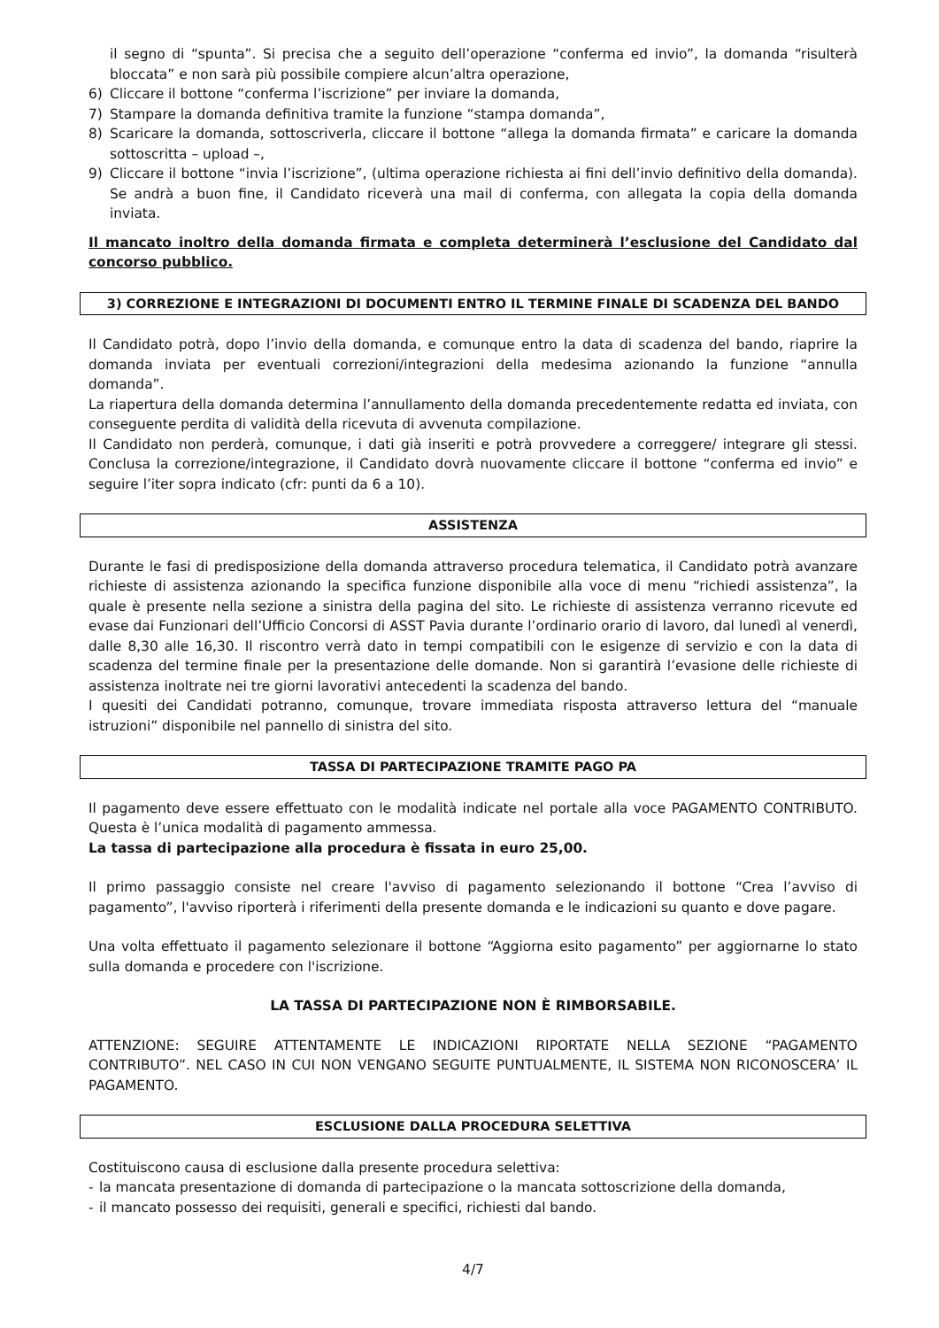il segno di “spunta”. Si precisa che a seguito dell’operazione “conferma ed invio”, la domanda “risulterà bloccata” e non sarà più possibile compiere alcun’altra operazione,
6) Cliccare il bottone “conferma l’iscrizione” per inviare la domanda,
7) Stampare la domanda definitiva tramite la funzione “stampa domanda”,
8) Scaricare la domanda, sottoscriverla, cliccare il bottone “allega la domanda firmata” e caricare la domanda sottoscritta – upload –,
9) Cliccare il bottone “invia l’iscrizione”, (ultima operazione richiesta ai fini dell’invio definitivo della domanda). Se andrà a buon fine, il Candidato riceverà una mail di conferma, con allegata la copia della domanda inviata.
Il mancato inoltro della domanda firmata e completa determinerà l’esclusione del Candidato dal concorso pubblico.
3) CORREZIONE E INTEGRAZIONI DI DOCUMENTI ENTRO IL TERMINE FINALE DI SCADENZA DEL BANDO
Il Candidato potrà, dopo l’invio della domanda, e comunque entro la data di scadenza del bando, riaprire la domanda inviata per eventuali correzioni/integrazioni della medesima azionando la funzione “annulla domanda”.
La riapertura della domanda determina l’annullamento della domanda precedentemente redatta ed inviata, con conseguente perdita di validità della ricevuta di avvenuta compilazione.
Il Candidato non perderà, comunque, i dati già inseriti e potrà provvedere a correggere/ integrare gli stessi. Conclusa la correzione/integrazione, il Candidato dovrà nuovamente cliccare il bottone “conferma ed invio” e seguire l’iter sopra indicato (cfr: punti da 6 a 10).
ASSISTENZA
Durante le fasi di predisposizione della domanda attraverso procedura telematica, il Candidato potrà avanzare richieste di assistenza azionando la specifica funzione disponibile alla voce di menu “richiedi assistenza”, la quale è presente nella sezione a sinistra della pagina del sito. Le richieste di assistenza verranno ricevute ed evase dai Funzionari dell’Ufficio Concorsi di ASST Pavia durante l’ordinario orario di lavoro, dal lunedì al venerdì, dalle 8,30 alle 16,30. Il riscontro verrà dato in tempi compatibili con le esigenze di servizio e con la data di scadenza del termine finale per la presentazione delle domande. Non si garantirà l’evasione delle richieste di assistenza inoltrate nei tre giorni lavorativi antecedenti la scadenza del bando.
I quesiti dei Candidati potranno, comunque, trovare immediata risposta attraverso lettura del “manuale istruzioni” disponibile nel pannello di sinistra del sito.
TASSA DI PARTECIPAZIONE TRAMITE PAGO PA
Il pagamento deve essere effettuato con le modalità indicate nel portale alla voce PAGAMENTO CONTRIBUTO. Questa è l’unica modalità di pagamento ammessa.
La tassa di partecipazione alla procedura è fissata in euro 25,00.
Il primo passaggio consiste nel creare l'avviso di pagamento selezionando il bottone “Crea l’avviso di pagamento”, l'avviso riporterà i riferimenti della presente domanda e le indicazioni su quanto e dove pagare.
Una volta effettuato il pagamento selezionare il bottone “Aggiorna esito pagamento” per aggiornarne lo stato sulla domanda e procedere con l'iscrizione.
LA TASSA DI PARTECIPAZIONE NON È RIMBORSABILE.
ATTENZIONE: SEGUIRE ATTENTAMENTE LE INDICAZIONI RIPORTATE NELLA SEZIONE “PAGAMENTO CONTRIBUTO”. NEL CASO IN CUI NON VENGANO SEGUITE PUNTUALMENTE, IL SISTEMA NON RICONOSCERA’ IL PAGAMENTO.
ESCLUSIONE DALLA PROCEDURA SELETTIVA
Costituiscono causa di esclusione dalla presente procedura selettiva:
- la mancata presentazione di domanda di partecipazione o la mancata sottoscrizione della domanda,
- il mancato possesso dei requisiti, generali e specifici, richiesti dal bando.
4/7